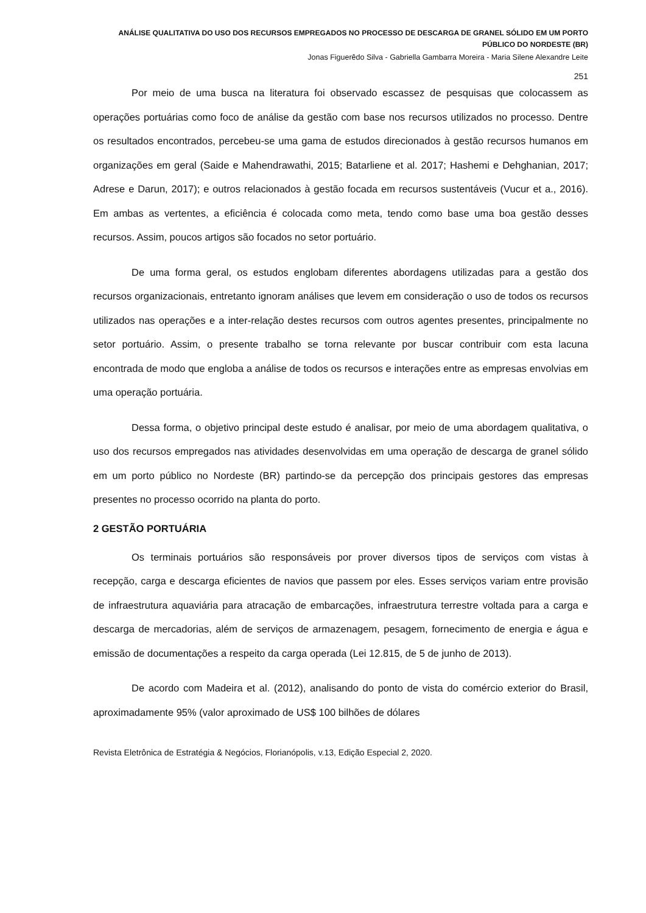ANÁLISE QUALITATIVA DO USO DOS RECURSOS EMPREGADOS NO PROCESSO DE DESCARGA DE GRANEL SÓLIDO EM UM PORTO PÚBLICO DO NORDESTE (BR)
Jonas Figuerêdo Silva - Gabriella Gambarra Moreira - Maria Silene Alexandre Leite
251
Por meio de uma busca na literatura foi observado escassez de pesquisas que colocassem as operações portuárias como foco de análise da gestão com base nos recursos utilizados no processo. Dentre os resultados encontrados, percebeu-se uma gama de estudos direcionados à gestão recursos humanos em organizações em geral (Saide e Mahendrawathi, 2015; Batarliene et al. 2017; Hashemi e Dehghanian, 2017; Adrese e Darun, 2017); e outros relacionados à gestão focada em recursos sustentáveis (Vucur et a., 2016). Em ambas as vertentes, a eficiência é colocada como meta, tendo como base uma boa gestão desses recursos. Assim, poucos artigos são focados no setor portuário.
De uma forma geral, os estudos englobam diferentes abordagens utilizadas para a gestão dos recursos organizacionais, entretanto ignoram análises que levem em consideração o uso de todos os recursos utilizados nas operações e a inter-relação destes recursos com outros agentes presentes, principalmente no setor portuário. Assim, o presente trabalho se torna relevante por buscar contribuir com esta lacuna encontrada de modo que engloba a análise de todos os recursos e interações entre as empresas envolvias em uma operação portuária.
Dessa forma, o objetivo principal deste estudo é analisar, por meio de uma abordagem qualitativa, o uso dos recursos empregados nas atividades desenvolvidas em uma operação de descarga de granel sólido em um porto público no Nordeste (BR) partindo-se da percepção dos principais gestores das empresas presentes no processo ocorrido na planta do porto.
2 GESTÃO PORTUÁRIA
Os terminais portuários são responsáveis por prover diversos tipos de serviços com vistas à recepção, carga e descarga eficientes de navios que passem por eles. Esses serviços variam entre provisão de infraestrutura aquaviária para atracação de embarcações, infraestrutura terrestre voltada para a carga e descarga de mercadorias, além de serviços de armazenagem, pesagem, fornecimento de energia e água e emissão de documentações a respeito da carga operada (Lei 12.815, de 5 de junho de 2013).
De acordo com Madeira et al. (2012), analisando do ponto de vista do comércio exterior do Brasil, aproximadamente 95% (valor aproximado de US$ 100 bilhões de dólares
Revista Eletrônica de Estratégia & Negócios, Florianópolis, v.13, Edição Especial 2, 2020.